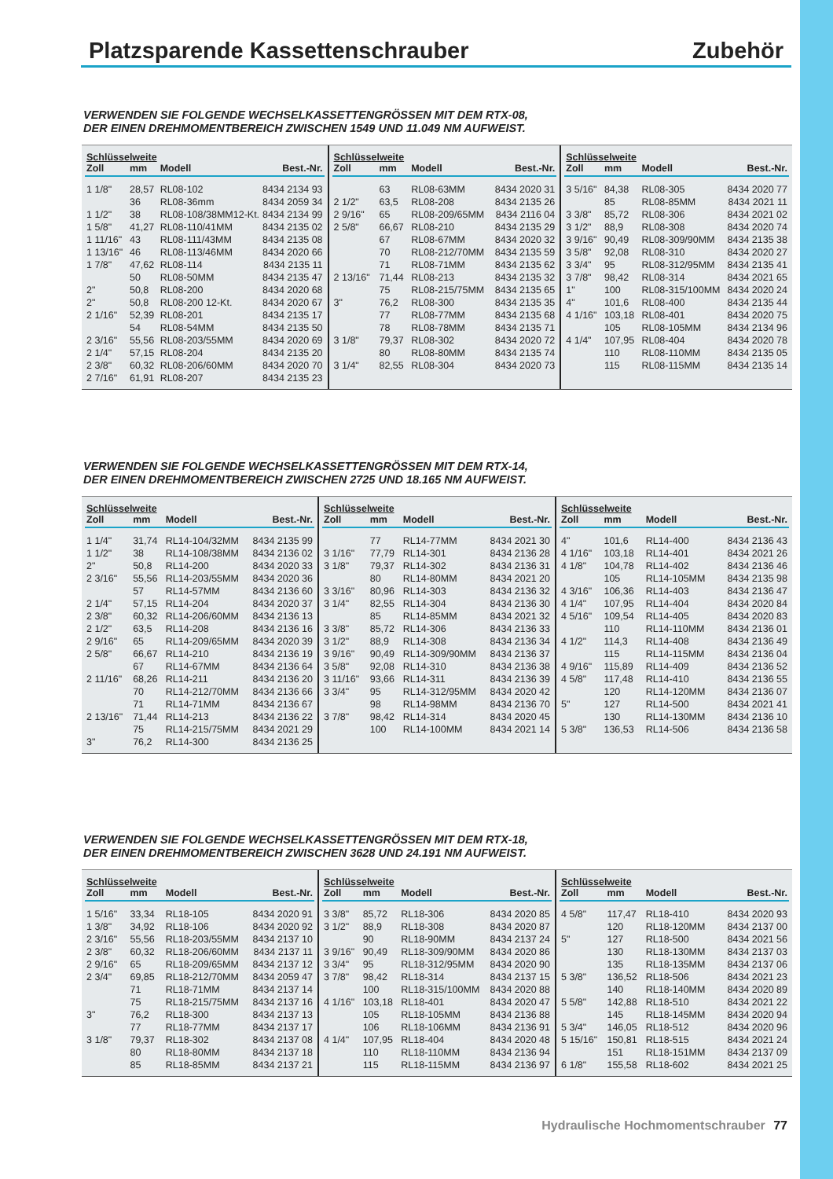Platzsparende Kassettenschrauber Zubehör
VERWENDEN SIE FOLGENDE WECHSELKASSETTENGRÖSSEN MIT DEM RTX-08,
DER EINEN DREHMOMENTBEREICH ZWISCHEN 1549 UND 11.049 NM AUFWEIST.
| Schlüsselweite | | | |
| --- | --- | --- | --- |
| Zoll | mm | Modell | Best.-Nr. |
| 1 1/8" | 28,57 | RL08-102 | 8434 2134 93 |
| | 36 | RL08-36mm | 8434 2059 34 |
| 1 1/2" | 38 | RL08-108/38MM12-Kt. | 8434 2134 99 |
| 1 5/8" | 41,27 | RL08-110/41MM | 8434 2135 02 |
| 1 11/16" | 43 | RL08-111/43MM | 8434 2135 08 |
| 1 13/16" | 46 | RL08-113/46MM | 8434 2020 66 |
| 1 7/8" | 47,62 | RL08-114 | 8434 2135 11 |
| | 50 | RL08-50MM | 8434 2135 47 |
| 2" | 50,8 | RL08-200 | 8434 2020 68 |
| 2" | 50,8 | RL08-200 12-Kt. | 8434 2020 67 |
| 2 1/16" | 52,39 | RL08-201 | 8434 2135 17 |
| | 54 | RL08-54MM | 8434 2135 50 |
| 2 3/16" | 55,56 | RL08-203/55MM | 8434 2020 69 |
| 2 1/4" | 57,15 | RL08-204 | 8434 2135 20 |
| 2 3/8" | 60,32 | RL08-206/60MM | 8434 2020 70 |
| 2 7/16" | 61,91 | RL08-207 | 8434 2135 23 |
| Schlüsselweite | | | |
| --- | --- | --- | --- |
| Zoll | mm | Modell | Best.-Nr. |
| | 63 | RL08-63MM | 8434 2020 31 |
| 2 1/2" | 63,5 | RL08-208 | 8434 2135 26 |
| 2 9/16" | 65 | RL08-209/65MM | 8434 2116 04 |
| 2 5/8" | 66,67 | RL08-210 | 8434 2135 29 |
| | 67 | RL08-67MM | 8434 2020 32 |
| | 70 | RL08-212/70MM | 8434 2135 59 |
| | 71 | RL08-71MM | 8434 2135 62 |
| 2 13/16" | 71,44 | RL08-213 | 8434 2135 32 |
| | 75 | RL08-215/75MM | 8434 2135 65 |
| 3" | 76,2 | RL08-300 | 8434 2135 35 |
| | 77 | RL08-77MM | 8434 2135 68 |
| | 78 | RL08-78MM | 8434 2135 71 |
| 3 1/8" | 79,37 | RL08-302 | 8434 2020 72 |
| | 80 | RL08-80MM | 8434 2135 74 |
| 3 1/4" | 82,55 | RL08-304 | 8434 2020 73 |
| Schlüsselweite | | | |
| --- | --- | --- | --- |
| Zoll | mm | Modell | Best.-Nr. |
| 3 5/16" | 84,38 | RL08-305 | 8434 2020 77 |
| | 85 | RL08-85MM | 8434 2021 11 |
| 3 3/8" | 85,72 | RL08-306 | 8434 2021 02 |
| 3 1/2" | 88,9 | RL08-308 | 8434 2020 74 |
| 3 9/16" | 90,49 | RL08-309/90MM | 8434 2135 38 |
| 3 5/8" | 92,08 | RL08-310 | 8434 2020 27 |
| 3 3/4" | 95 | RL08-312/95MM | 8434 2135 41 |
| 3 7/8" | 98,42 | RL08-314 | 8434 2021 65 |
| 1" | 100 | RL08-315/100MM | 8434 2020 24 |
| 4" | 101,6 | RL08-400 | 8434 2135 44 |
| 4 1/16" | 103,18 | RL08-401 | 8434 2020 75 |
| | 105 | RL08-105MM | 8434 2134 96 |
| 4 1/4" | 107,95 | RL08-404 | 8434 2020 78 |
| | 110 | RL08-110MM | 8434 2135 05 |
| | 115 | RL08-115MM | 8434 2135 14 |
VERWENDEN SIE FOLGENDE WECHSELKASSETTENGRÖSSEN MIT DEM RTX-14,
DER EINEN DREHMOMENTBEREICH ZWISCHEN 2725 UND 18.165 NM AUFWEIST.
| Schlüsselweite | | | |
| --- | --- | --- | --- |
| Zoll | mm | Modell | Best.-Nr. |
| 1 1/4" | 31,74 | RL14-104/32MM | 8434 2135 99 |
| 1 1/2" | 38 | RL14-108/38MM | 8434 2136 02 |
| 2" | 50,8 | RL14-200 | 8434 2020 33 |
| 2 3/16" | 55,56 | RL14-203/55MM | 8434 2020 36 |
| | 57 | RL14-57MM | 8434 2136 60 |
| 2 1/4" | 57,15 | RL14-204 | 8434 2020 37 |
| 2 3/8" | 60,32 | RL14-206/60MM | 8434 2136 13 |
| 2 1/2" | 63,5 | RL14-208 | 8434 2136 16 |
| 2 9/16" | 65 | RL14-209/65MM | 8434 2020 39 |
| 2 5/8" | 66,67 | RL14-210 | 8434 2136 19 |
| | 67 | RL14-67MM | 8434 2136 64 |
| 2 11/16" | 68,26 | RL14-211 | 8434 2136 20 |
| | 70 | RL14-212/70MM | 8434 2136 66 |
| | 71 | RL14-71MM | 8434 2136 67 |
| 2 13/16" | 71,44 | RL14-213 | 8434 2136 22 |
| | 75 | RL14-215/75MM | 8434 2021 29 |
| 3" | 76,2 | RL14-300 | 8434 2136 25 |
| Schlüsselweite | | | |
| --- | --- | --- | --- |
| Zoll | mm | Modell | Best.-Nr. |
| | 77 | RL14-77MM | 8434 2021 30 |
| 3 1/16" | 77,79 | RL14-301 | 8434 2136 28 |
| 3 1/8" | 79,37 | RL14-302 | 8434 2136 31 |
| | 80 | RL14-80MM | 8434 2021 20 |
| 3 3/16" | 80,96 | RL14-303 | 8434 2136 32 |
| 3 1/4" | 82,55 | RL14-304 | 8434 2136 30 |
| | 85 | RL14-85MM | 8434 2021 32 |
| 3 3/8" | 85,72 | RL14-306 | 8434 2136 33 |
| 3 1/2" | 88,9 | RL14-308 | 8434 2136 34 |
| 3 9/16" | 90,49 | RL14-309/90MM | 8434 2136 37 |
| 3 5/8" | 92,08 | RL14-310 | 8434 2136 38 |
| 3 11/16" | 93,66 | RL14-311 | 8434 2136 39 |
| 3 3/4" | 95 | RL14-312/95MM | 8434 2020 42 |
| | 98 | RL14-98MM | 8434 2136 70 |
| 3 7/8" | 98,42 | RL14-314 | 8434 2020 45 |
| | 100 | RL14-100MM | 8434 2021 14 |
| Schlüsselweite | | | |
| --- | --- | --- | --- |
| Zoll | mm | Modell | Best.-Nr. |
| 4" | 101,6 | RL14-400 | 8434 2136 43 |
| 4 1/16" | 103,18 | RL14-401 | 8434 2021 26 |
| 4 1/8" | 104,78 | RL14-402 | 8434 2136 46 |
| | 105 | RL14-105MM | 8434 2135 98 |
| 4 3/16" | 106,36 | RL14-403 | 8434 2136 47 |
| 4 1/4" | 107,95 | RL14-404 | 8434 2020 84 |
| 4 5/16" | 109,54 | RL14-405 | 8434 2020 83 |
| | 110 | RL14-110MM | 8434 2136 01 |
| 4 1/2" | 114,3 | RL14-408 | 8434 2136 49 |
| | 115 | RL14-115MM | 8434 2136 04 |
| 4 9/16" | 115,89 | RL14-409 | 8434 2136 52 |
| 4 5/8" | 117,48 | RL14-410 | 8434 2136 55 |
| | 120 | RL14-120MM | 8434 2136 07 |
| 5" | 127 | RL14-500 | 8434 2021 41 |
| | 130 | RL14-130MM | 8434 2136 10 |
| 5 3/8" | 136,53 | RL14-506 | 8434 2136 58 |
VERWENDEN SIE FOLGENDE WECHSELKASSETTENGRÖSSEN MIT DEM RTX-18,
DER EINEN DREHMOMENTBEREICH ZWISCHEN 3628 UND 24.191 NM AUFWEIST.
| Schlüsselweite | | | |
| --- | --- | --- | --- |
| Zoll | mm | Modell | Best.-Nr. |
| 1 5/16" | 33,34 | RL18-105 | 8434 2020 91 |
| 1 3/8" | 34,92 | RL18-106 | 8434 2020 92 |
| 2 3/16" | 55,56 | RL18-203/55MM | 8434 2137 10 |
| 2 3/8" | 60,32 | RL18-206/60MM | 8434 2137 11 |
| 2 9/16" | 65 | RL18-209/65MM | 8434 2137 12 |
| 2 3/4" | 69,85 | RL18-212/70MM | 8434 2059 47 |
| | 71 | RL18-71MM | 8434 2137 14 |
| | 75 | RL18-215/75MM | 8434 2137 16 |
| 3" | 76,2 | RL18-300 | 8434 2137 13 |
| | 77 | RL18-77MM | 8434 2137 17 |
| 3 1/8" | 79,37 | RL18-302 | 8434 2137 08 |
| | 80 | RL18-80MM | 8434 2137 18 |
| | 85 | RL18-85MM | 8434 2137 21 |
| Schlüsselweite | | | |
| --- | --- | --- | --- |
| Zoll | mm | Modell | Best.-Nr. |
| 3 3/8" | 85,72 | RL18-306 | 8434 2020 85 |
| 3 1/2" | 88,9 | RL18-308 | 8434 2020 87 |
| | 90 | RL18-90MM | 8434 2137 24 |
| 3 9/16" | 90,49 | RL18-309/90MM | 8434 2020 86 |
| 3 3/4" | 95 | RL18-312/95MM | 8434 2020 90 |
| 3 7/8" | 98,42 | RL18-314 | 8434 2137 15 |
| | 100 | RL18-315/100MM | 8434 2020 88 |
| 4 1/16" | 103,18 | RL18-401 | 8434 2020 47 |
| | 105 | RL18-105MM | 8434 2136 88 |
| | 106 | RL18-106MM | 8434 2136 91 |
| 4 1/4" | 107,95 | RL18-404 | 8434 2020 48 |
| | 110 | RL18-110MM | 8434 2136 94 |
| | 115 | RL18-115MM | 8434 2136 97 |
| Schlüsselweite | | | |
| --- | --- | --- | --- |
| Zoll | mm | Modell | Best.-Nr. |
| 4 5/8" | 117,47 | RL18-410 | 8434 2020 93 |
| | 120 | RL18-120MM | 8434 2137 00 |
| 5" | 127 | RL18-500 | 8434 2021 56 |
| | 130 | RL18-130MM | 8434 2137 03 |
| | 135 | RL18-135MM | 8434 2137 06 |
| 5 3/8" | 136,52 | RL18-506 | 8434 2021 23 |
| | 140 | RL18-140MM | 8434 2020 89 |
| 5 5/8" | 142,88 | RL18-510 | 8434 2021 22 |
| | 145 | RL18-145MM | 8434 2020 94 |
| 5 3/4" | 146,05 | RL18-512 | 8434 2020 96 |
| 5 15/16" | 150,81 | RL18-515 | 8434 2021 24 |
| | 151 | RL18-151MM | 8434 2137 09 |
| 6 1/8" | 155,58 | RL18-602 | 8434 2021 25 |
Hydraulische Hochmomentschrauber 77